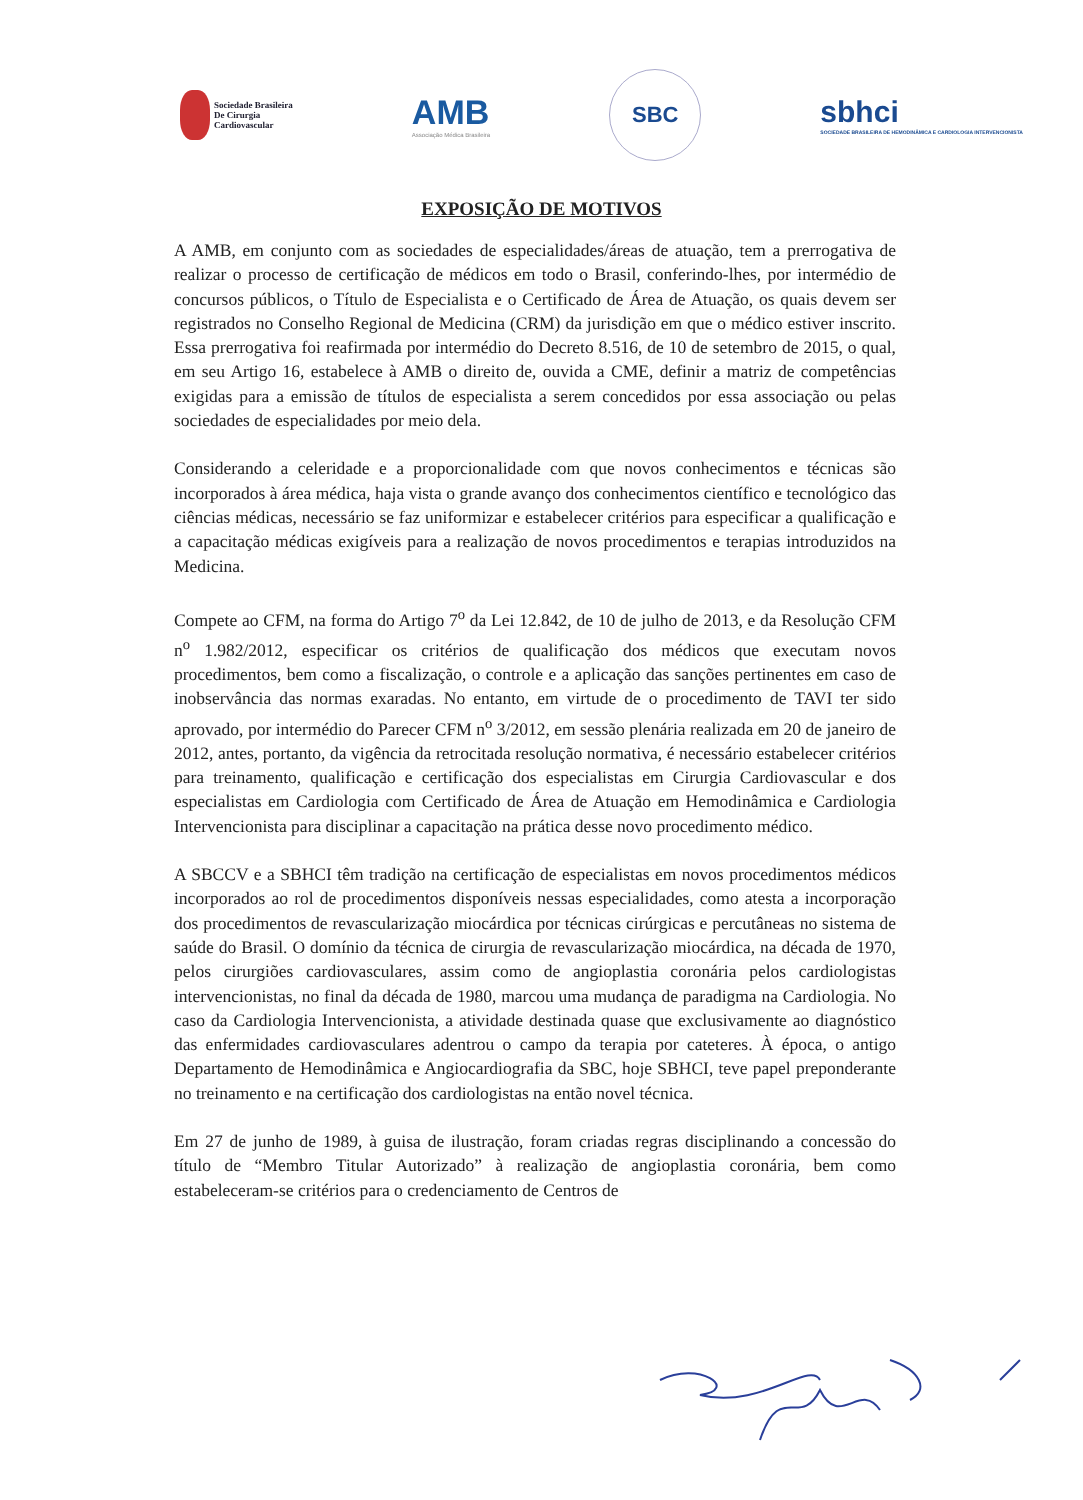Sociedade Brasileira
De Cirurgia
Cardiovascular
AMB
Associação Médica Brasileira
SBC
sbhci
SOCIEDADE BRASILEIRA DE HEMODINÂMICA E CARDIOLOGIA INTERVENCIONISTA
EXPOSIÇÃO DE MOTIVOS
A AMB, em conjunto com as sociedades de especialidades/áreas de atuação, tem a prerrogativa de realizar o processo de certificação de médicos em todo o Brasil, conferindo-lhes, por intermédio de concursos públicos, o Título de Especialista e o Certificado de Área de Atuação, os quais devem ser registrados no Conselho Regional de Medicina (CRM) da jurisdição em que o médico estiver inscrito. Essa prerrogativa foi reafirmada por intermédio do Decreto 8.516, de 10 de setembro de 2015, o qual, em seu Artigo 16, estabelece à AMB o direito de, ouvida a CME, definir a matriz de competências exigidas para a emissão de títulos de especialista a serem concedidos por essa associação ou pelas sociedades de especialidades por meio dela.
Considerando a celeridade e a proporcionalidade com que novos conhecimentos e técnicas são incorporados à área médica, haja vista o grande avanço dos conhecimentos científico e tecnológico das ciências médicas, necessário se faz uniformizar e estabelecer critérios para especificar a qualificação e a capacitação médicas exigíveis para a realização de novos procedimentos e terapias introduzidos na Medicina.
Compete ao CFM, na forma do Artigo 7<sup>o</sup> da Lei 12.842, de 10 de julho de 2013, e da Resolução CFM n<sup>o</sup> 1.982/2012, especificar os critérios de qualificação dos médicos que executam novos procedimentos, bem como a fiscalização, o controle e a aplicação das sanções pertinentes em caso de inobservância das normas exaradas. No entanto, em virtude de o procedimento de TAVI ter sido aprovado, por intermédio do Parecer CFM n<sup>o</sup> 3/2012, em sessão plenária realizada em 20 de janeiro de 2012, antes, portanto, da vigência da retrocitada resolução normativa, é necessário estabelecer critérios para treinamento, qualificação e certificação dos especialistas em Cirurgia Cardiovascular e dos especialistas em Cardiologia com Certificado de Área de Atuação em Hemodinâmica e Cardiologia Intervencionista para disciplinar a capacitação na prática desse novo procedimento médico.
A SBCCV e a SBHCI têm tradição na certificação de especialistas em novos procedimentos médicos incorporados ao rol de procedimentos disponíveis nessas especialidades, como atesta a incorporação dos procedimentos de revascularização miocárdica por técnicas cirúrgicas e percutâneas no sistema de saúde do Brasil. O domínio da técnica de cirurgia de revascularização miocárdica, na década de 1970, pelos cirurgiões cardiovasculares, assim como de angioplastia coronária pelos cardiologistas intervencionistas, no final da década de 1980, marcou uma mudança de paradigma na Cardiologia. No caso da Cardiologia Intervencionista, a atividade destinada quase que exclusivamente ao diagnóstico das enfermidades cardiovasculares adentrou o campo da terapia por cateteres. À época, o antigo Departamento de Hemodinâmica e Angiocardiografia da SBC, hoje SBHCI, teve papel preponderante no treinamento e na certificação dos cardiologistas na então novel técnica.
Em 27 de junho de 1989, à guisa de ilustração, foram criadas regras disciplinando a concessão do título de “Membro Titular Autorizado” à realização de angioplastia coronária, bem como estabeleceram-se critérios para o credenciamento de Centros de